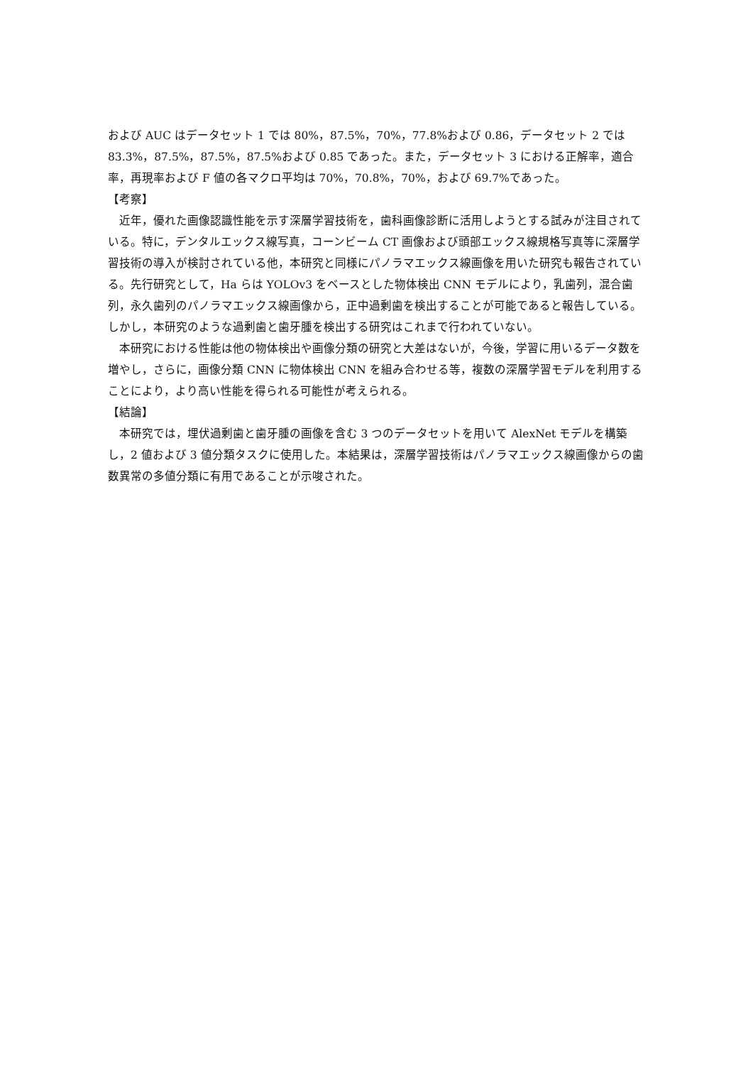および AUC はデータセット 1 では 80%，87.5%，70%，77.8%および 0.86，データセット 2 では 83.3%，87.5%，87.5%，87.5%および 0.85 であった。また，データセット 3 における正解率，適合率，再現率および F 値の各マクロ平均は 70%，70.8%，70%，および 69.7%であった。
【考察】
近年，優れた画像認識性能を示す深層学習技術を，歯科画像診断に活用しようとする試みが注目されている。特に，デンタルエックス線写真，コーンビーム CT 画像および頭部エックス線規格写真等に深層学習技術の導入が検討されている他，本研究と同様にパノラマエックス線画像を用いた研究も報告されている。先行研究として，Ha らは YOLOv3 をベースとした物体検出 CNN モデルにより，乳歯列，混合歯列，永久歯列のパノラマエックス線画像から，正中過剰歯を検出することが可能であると報告している。しかし，本研究のような過剰歯と歯牙腫を検出する研究はこれまで行われていない。
本研究における性能は他の物体検出や画像分類の研究と大差はないが，今後，学習に用いるデータ数を増やし，さらに，画像分類 CNN に物体検出 CNN を組み合わせる等，複数の深層学習モデルを利用することにより，より高い性能を得られる可能性が考えられる。
【結論】
本研究では，埋伏過剰歯と歯牙腫の画像を含む 3 つのデータセットを用いて AlexNet モデルを構築し，2 値および 3 値分類タスクに使用した。本結果は，深層学習技術はパノラマエックス線画像からの歯数異常の多値分類に有用であることが示唆された。